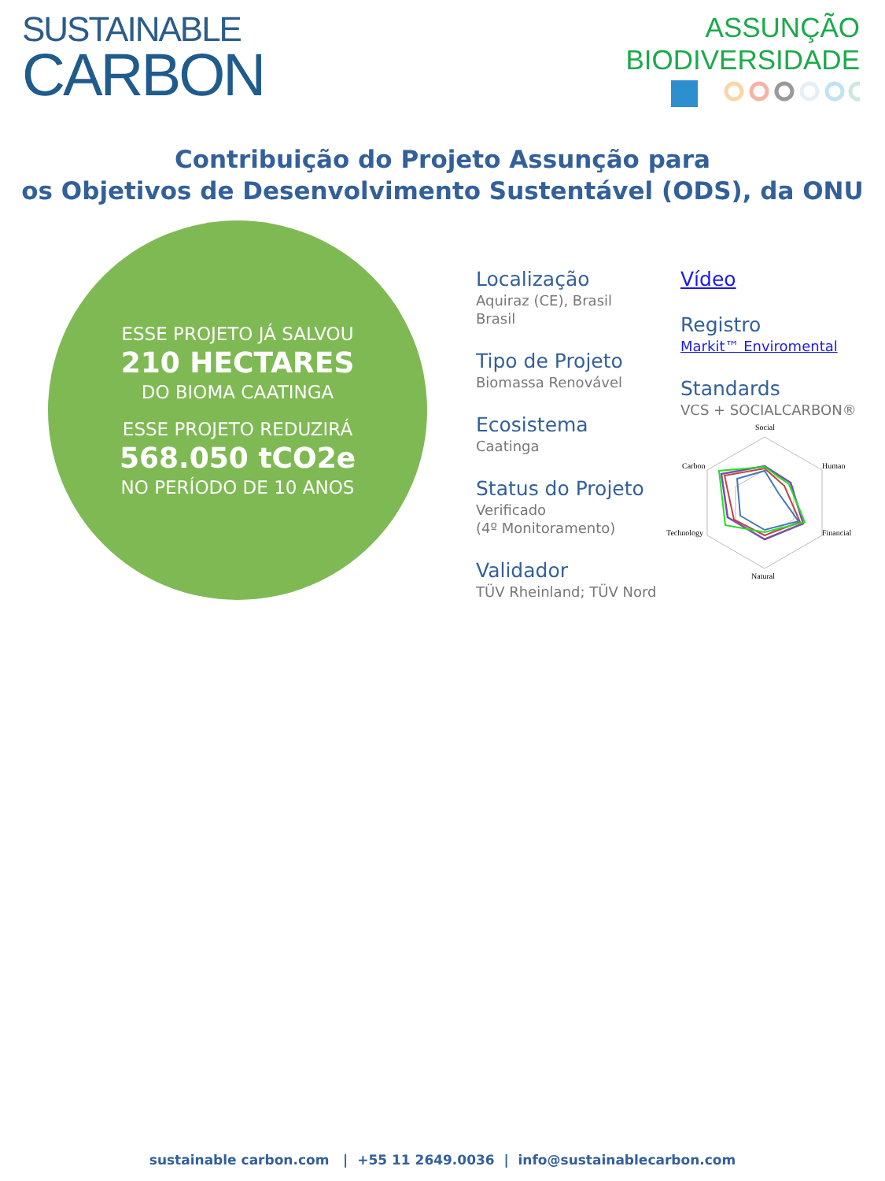SUSTAINABLE
CARBON
ASSUNÇÃO
BIODIVERSIDADE
Contribuição do Projeto Assunção para
os Objetivos de Desenvolvimento Sustentável (ODS), da ONU
ESSE PROJETO JÁ SALVOU
210 HECTARES
DO BIOMA CAATINGA
ESSE PROJETO REDUZIRÁ
568.050 tCO2e
NO PERÍODO DE 10 ANOS
Localização
Aquiraz (CE), Brasil
Brasil
Tipo de Projeto
Biomassa Renovável
Ecosistema
Caatinga
Status do Projeto
Verificado
(4º Monitoramento)
Validador
TÜV Rheinland; TÜV Nord
Vídeo
Registro
Markit™ Enviromental
Standards
VCS + SOCIALCARBON®
Social
Human
Financial
Natural
Technology
Carbon
sustainable carbon.com | +55 11 2649.0036 | info@sustainablecarbon.com